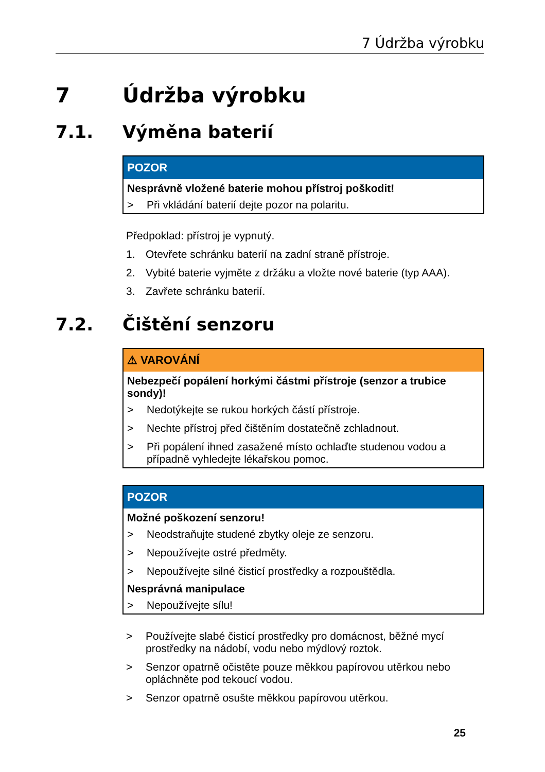7 Údržba výrobku
7 Údržba výrobku
7.1. Výměna baterií
POZOR
Nesprávně vložené baterie mohou přístroj poškodit!
> Při vkládání baterií dejte pozor na polaritu.
Předpoklad: přístroj je vypnutý.
1. Otevřete schránku baterií na zadní straně přístroje.
2. Vybité baterie vyjměte z držáku a vložte nové baterie (typ AAA).
3. Zavřete schránku baterií.
7.2. Čištění senzoru
⚠ VAROVÁNÍ
Nebezpečí popálení horkými částmi přístroje (senzor a trubice sondy)!
> Nedotýkejte se rukou horkých částí přístroje.
> Nechte přístroj před čištěním dostatečně zchladnout.
> Při popálení ihned zasažené místo ochlaďte studenou vodou a případně vyhledejte lékařskou pomoc.
POZOR
Možné poškození senzoru!
> Neodstraňujte studené zbytky oleje ze senzoru.
> Nepoužívejte ostré předměty.
> Nepoužívejte silné čisticí prostředky a rozpouštědla.
Nesprávná manipulace
> Nepoužívejte sílu!
> Používejte slabé čisticí prostředky pro domácnost, běžné mycí prostředky na nádobí, vodu nebo mýdlový roztok.
> Senzor opatrně očistěte pouze měkkou papírovou utěrkou nebo opláchněte pod tekoucí vodou.
> Senzor opatrně osušte měkkou papírovou utěrkou.
25